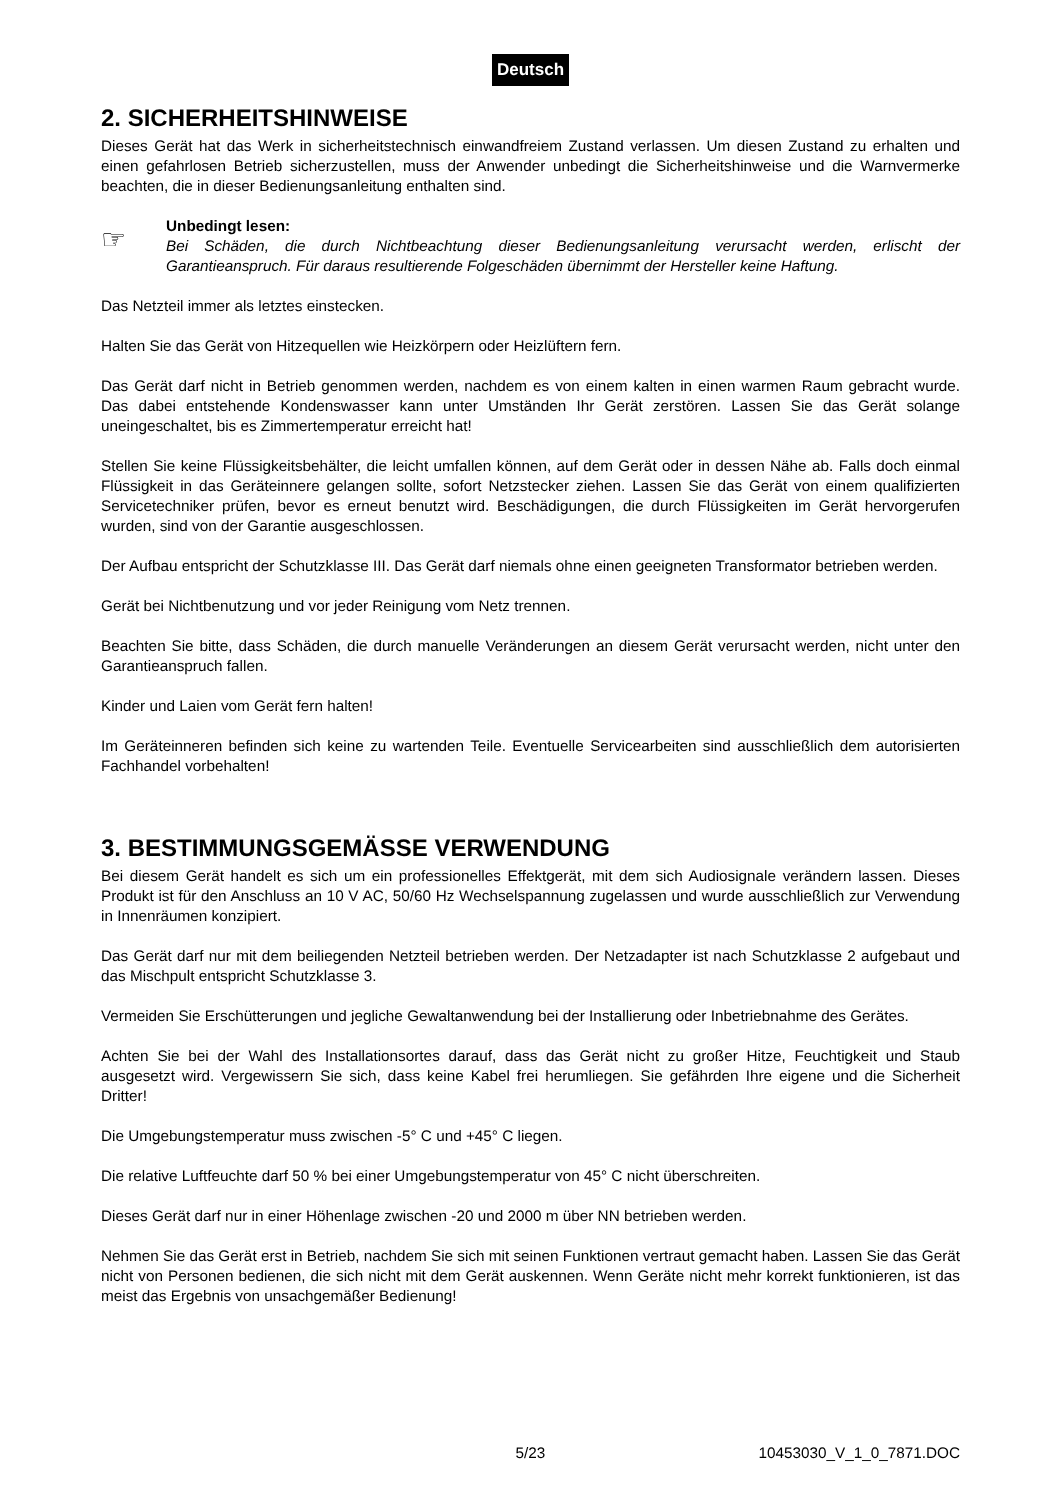Deutsch
2. SICHERHEITSHINWEISE
Dieses Gerät hat das Werk in sicherheitstechnisch einwandfreiem Zustand verlassen. Um diesen Zustand zu erhalten und einen gefahrlosen Betrieb sicherzustellen, muss der Anwender unbedingt die Sicherheits­hinweise und die Warnvermerke beachten, die in dieser Bedienungsanleitung enthalten sind.
☞
Unbedingt lesen:
Bei Schäden, die durch Nichtbeachtung dieser Bedienungsanleitung verursacht werden, erlischt der Garantieanspruch. Für daraus resultierende Folgeschäden übernimmt der Hersteller keine Haftung.
Das Netzteil immer als letztes einstecken.
Halten Sie das Gerät von Hitzequellen wie Heizkörpern oder Heizlüftern fern.
Das Gerät darf nicht in Betrieb genommen werden, nachdem es von einem kalten in einen warmen Raum gebracht wurde. Das dabei entstehende Kondenswasser kann unter Umständen Ihr Gerät zerstören. Lassen Sie das Gerät solange uneingeschaltet, bis es Zimmertemperatur erreicht hat!
Stellen Sie keine Flüssigkeitsbehälter, die leicht umfallen können, auf dem Gerät oder in dessen Nähe ab. Falls doch einmal Flüssigkeit in das Geräteinnere gelangen sollte, sofort Netzstecker ziehen. Lassen Sie das Gerät von einem qualifizierten Servicetechniker prüfen, bevor es erneut benutzt wird. Beschädigungen, die durch Flüssigkeiten im Gerät hervorgerufen wurden, sind von der Garantie ausgeschlossen.
Der Aufbau entspricht der Schutzklasse III. Das Gerät darf niemals ohne einen geeigneten Transformator betrieben werden.
Gerät bei Nichtbenutzung und vor jeder Reinigung vom Netz trennen.
Beachten Sie bitte, dass Schäden, die durch manuelle Veränderungen an diesem Gerät verursacht werden, nicht unter den Garantieanspruch fallen.
Kinder und Laien vom Gerät fern halten!
Im Geräteinneren befinden sich keine zu wartenden Teile. Eventuelle Servicearbeiten sind ausschließlich dem autorisierten Fachhandel vorbehalten!
3. BESTIMMUNGSGEMÄSSE VERWENDUNG
Bei diesem Gerät handelt es sich um ein professionelles Effektgerät, mit dem sich Audiosignale verändern lassen. Dieses Produkt ist für den Anschluss an 10 V AC, 50/60 Hz Wechselspannung zugelassen und wurde ausschließlich zur Verwendung in Innenräumen konzipiert.
Das Gerät darf nur mit dem beiliegenden Netzteil betrieben werden. Der Netzadapter ist nach Schutzklasse 2 aufgebaut und das Mischpult entspricht Schutzklasse 3.
Vermeiden Sie Erschütterungen und jegliche Gewaltanwendung bei der Installierung oder Inbetriebnahme des Gerätes.
Achten Sie bei der Wahl des Installationsortes darauf, dass das Gerät nicht zu großer Hitze, Feuchtigkeit und Staub ausgesetzt wird. Vergewissern Sie sich, dass keine Kabel frei herumliegen. Sie gefährden Ihre eigene und die Sicherheit Dritter!
Die Umgebungstemperatur muss zwischen -5° C und +45° C liegen.
Die relative Luftfeuchte darf 50 % bei einer Umgebungstemperatur von 45° C nicht überschreiten.
Dieses Gerät darf nur in einer Höhenlage zwischen -20 und 2000 m über NN betrieben werden.
Nehmen Sie das Gerät erst in Betrieb, nachdem Sie sich mit seinen Funktionen vertraut gemacht haben. Lassen Sie das Gerät nicht von Personen bedienen, die sich nicht mit dem Gerät auskennen. Wenn Geräte nicht mehr korrekt funktionieren, ist das meist das Ergebnis von unsachgemäßer Bedienung!
5/23 10453030_V_1_0_7871.DOC